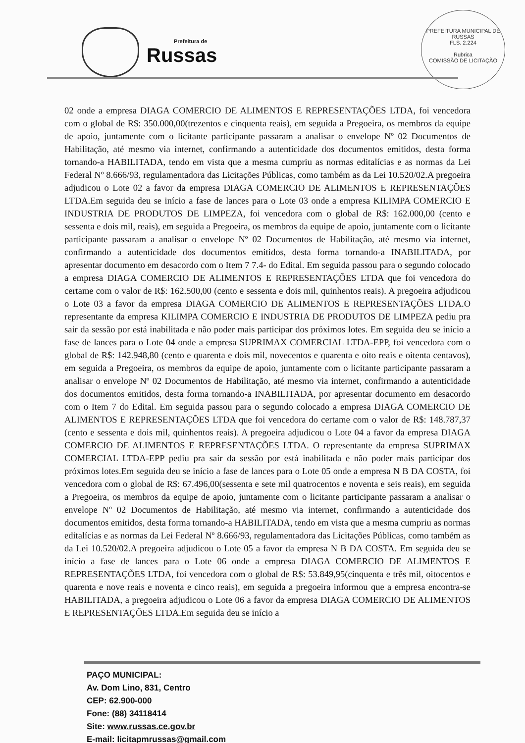Prefeitura de
Russas
PREFEITURA MUNICIPAL DE RUSSAS
FLS. 2.224
Rubrica
COMISSÃO DE LICITAÇÃO
02 onde a empresa DIAGA COMERCIO DE ALIMENTOS E REPRESENTAÇÕES LTDA, foi vencedora com o global de R$: 350.000,00(trezentos e cinquenta reais), em seguida a Pregoeira, os membros da equipe de apoio, juntamente com o licitante participante passaram a analisar o envelope Nº 02 Documentos de Habilitação, até mesmo via internet, confirmando a autenticidade dos documentos emitidos, desta forma tornando-a HABILITADA, tendo em vista que a mesma cumpriu as normas editalícias e as normas da Lei Federal Nº 8.666/93, regulamentadora das Licitações Públicas, como também as da Lei 10.520/02.A pregoeira adjudicou o Lote 02 a favor da empresa DIAGA COMERCIO DE ALIMENTOS E REPRESENTAÇÕES LTDA.Em seguida deu se início a fase de lances para o Lote 03 onde a empresa KILIMPA COMERCIO E INDUSTRIA DE PRODUTOS DE LIMPEZA, foi vencedora com o global de R$: 162.000,00 (cento e sessenta e dois mil, reais), em seguida a Pregoeira, os membros da equipe de apoio, juntamente com o licitante participante passaram a analisar o envelope Nº 02 Documentos de Habilitação, até mesmo via internet, confirmando a autenticidade dos documentos emitidos, desta forma tornando-a INABILITADA, por apresentar documento em desacordo com o Item 7 7.4- do Edital. Em seguida passou para o segundo colocado a empresa DIAGA COMERCIO DE ALIMENTOS E REPRESENTAÇÕES LTDA que foi vencedora do certame com o valor de R$: 162.500,00 (cento e sessenta e dois mil, quinhentos reais). A pregoeira adjudicou o Lote 03 a favor da empresa DIAGA COMERCIO DE ALIMENTOS E REPRESENTAÇÕES LTDA.O representante da empresa KILIMPA COMERCIO E INDUSTRIA DE PRODUTOS DE LIMPEZA pediu pra sair da sessão por está inabilitada e não poder mais participar dos próximos lotes. Em seguida deu se início a fase de lances para o Lote 04 onde a empresa SUPRIMAX COMERCIAL LTDA-EPP, foi vencedora com o global de R$: 142.948,80 (cento e quarenta e dois mil, novecentos e quarenta e oito reais e oitenta centavos), em seguida a Pregoeira, os membros da equipe de apoio, juntamente com o licitante participante passaram a analisar o envelope Nº 02 Documentos de Habilitação, até mesmo via internet, confirmando a autenticidade dos documentos emitidos, desta forma tornando-a INABILITADA, por apresentar documento em desacordo com o Item 7 do Edital. Em seguida passou para o segundo colocado a empresa DIAGA COMERCIO DE ALIMENTOS E REPRESENTAÇÕES LTDA que foi vencedora do certame com o valor de R$: 148.787,37 (cento e sessenta e dois mil, quinhentos reais). A pregoeira adjudicou o Lote 04 a favor da empresa DIAGA COMERCIO DE ALIMENTOS E REPRESENTAÇÕES LTDA. O representante da empresa SUPRIMAX COMERCIAL LTDA-EPP pediu pra sair da sessão por está inabilitada e não poder mais participar dos próximos lotes.Em seguida deu se início a fase de lances para o Lote 05 onde a empresa N B DA COSTA, foi vencedora com o global de R$: 67.496,00(sessenta e sete mil quatrocentos e noventa e seis reais), em seguida a Pregoeira, os membros da equipe de apoio, juntamente com o licitante participante passaram a analisar o envelope Nº 02 Documentos de Habilitação, até mesmo via internet, confirmando a autenticidade dos documentos emitidos, desta forma tornando-a HABILITADA, tendo em vista que a mesma cumpriu as normas editalícias e as normas da Lei Federal Nº 8.666/93, regulamentadora das Licitações Públicas, como também as da Lei 10.520/02.A pregoeira adjudicou o Lote 05 a favor da empresa N B DA COSTA. Em seguida deu se início a fase de lances para o Lote 06 onde a empresa DIAGA COMERCIO DE ALIMENTOS E REPRESENTAÇÕES LTDA, foi vencedora com o global de R$: 53.849,95(cinquenta e três mil, oitocentos e quarenta e nove reais e noventa e cinco reais), em seguida a pregoeira informou que a empresa encontra-se HABILITADA, a pregoeira adjudicou o Lote 06 a favor da empresa DIAGA COMERCIO DE ALIMENTOS E REPRESENTAÇÕES LTDA.Em seguida deu se início a
PAÇO MUNICIPAL:
Av. Dom Lino, 831, Centro
CEP: 62.900-000
Fone: (88) 34118414
Site: www.russas.ce.gov.br
E-mail: licitapmrussas@gmail.com